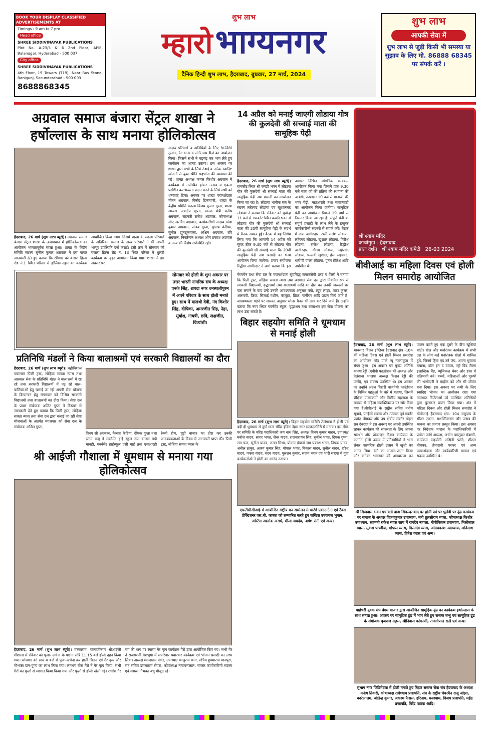BOOK YOUR DISPLAY CLASSIFIED ADVERTISEMENTS AT
Timings : 9 am to 7 pm
Head office
SHREE SIDDIVINAYAK PUBLICATIONS
Plot No. A-23/5 & 6 2nd Floor, APIE, Balanagar, Hyderabad - 500 037
City office
SHREE SIDDIVINAYAK PUBLICATIONS
4th Floor, 19 Towers (T19), Near Bus Stand, Ranigunj, Secunderabad - 500 003
8688868345
शुभ लाभ
म्हारो भाग्यनगर
दैनिक हिन्दी शुभ लाभ, हैदराबाद, बुधवार, 27 मार्च, 2024
शुभ लाभ
आपकी सेवा में
शुभ लाभ से जुड़ी किसी भी समस्या या सुझाव के लिए मो. 86888 68345 पर संपर्क करें ।
अग्रवाल समाज बंजारा सेंट्रल शाखा ने हर्षोल्लास के साथ मनाया होलिकोत्सव
हैदराबाद, 26 मार्च (शुभ लाभ ब्यूरो)। अग्रवाल समाज बंजारा सेंट्रल शाखा के तत्वावधान में होलिकोत्सव का आयोजन भव्यतापूर्वक संपन्न हुआ। शाखा के केंद्रीय समिति सदस्य सुनील कुमार अग्रवाल ने इस बाबत जानकारी देते हुए बताया कि रविवार को बंजारा हिल्स रोड नं.1 स्थित परिसर में होलिका-दहन का कार्यक्रम आयोजित किया गया। जिसमें शाखा के सदस्य परिवारों के अतिरिक्त समाज के अन्य परिवारों ने भी अपनी भरपूर उपस्थिति दर्ज कराई। इसी क्रम में सोमवार को बंजारा हिल्स रोड न. 13 स्थित परिसर में धुलंडी कार्यक्रम का वृहद आयोजन किया गया। शाखा ने इस अवसर पर
सदस्य परिवारों व अतिथियों के लिए रंग-बिरंगे गुलाल, रेन डान्स व संगीतमय डीजे का आयोजन किया। जिसमें सभी ने बढ़चढ़ कर भाग लेते हुए कार्यक्रम का आनंद उठाया। इस अवसर पर शाखा द्वारा सभी के लिये ठंडाई व अनेक स्वादिष्ट व्यंजनों से युक्त प्रीति सहभोज की व्यवस्था की गई। शाखा अध्यक्ष कमल किशोर अग्रवाल ने कार्यक्रम में उपस्थित होकर उत्सव व एकता प्रदर्शित कर भव्यता प्रदान करने के लिये सभी को धन्यवाद दिया। अवसर पर शाखा परामर्शदाता मोहन अग्रवाल, विनोद टिकमाणी, शाखा के केंद्रीय समिति सदस्य विजय कुमार गुप्ता, शाखा अध्यक्ष जयदीप गुप्ता, मानद मंत्री मनीष अग्रवाल, सहमंत्री राजेश अग्रवाल, कोषाध्यक्ष सीए अरविंद अग्रवाल, कार्यकारिणी सदस्य रमेश कुमार अग्रवाल, संजय गुप्ता, सुभाष केडिया, सुनील झुनझुनवाला, अश्विन अग्रवाल, रवि अग्रवाल, निवर्तमान अध्यक्ष ओम प्रकाश अग्रवाल व अन्य की विशेष उपस्थिति रही।
सोमवार को होली के शुभ अवसर पर उत्तर भारती नागरिक संघ के अध्यक्ष एनके सिंह, शारदा नगर वनस्थलीपुरम में अपने परिवार के साथ होली मनाते हुए। साथ में मालथी देवी, नंद किशोर सिंह, दीपिका, अमरजीत सिंह, नेहा, सूर्यांश, गायत्री, छवि, लक्षजीत, दिव्यांशी।
प्रतिनिधि मंडलों ने किया बालाश्रमों एवं सरकारी विद्यालयों का दौरा
हैदराबाद, 26 मार्च (शुभ लाभ ब्यूरो)। बद्रीविशाल पन्नालाल पित्ती ट्रस्ट, लोहिया समता न्यास तथा अग्रवाल सेवा के प्रतिनिधि मंडल ने बालाश्रमों में रह रहे तथा सरकारी विद्यालयों में पढ़ रहे बाल-बालिकाओं हेतु चलाई जा रही अपनी सेवा योजना के क्रियान्वन हेतु मंगलवार को विभिन्न सरकारी विद्यालयों तथा बालाश्रमों का दौरा किया। सेवा दल के प्रचार संयोजक अजित गुप्ता ने विस्तार से जानकारी देते हुए बताया कि पित्ती ट्रस्ट, लोहिया समता न्यास तथा सेवा दल द्वारा चलाई जा रही सेवा योजनाओं के अंतर्गत मंगलवार को सेवा दल के संयोजक अजित गुप्ता,
विनय सी अग्रवाल, कैलाश केडिया, दीपक गुप्ता तथा रत्नम राजू ने गवर्नमेंट हाई स्कूल नया बाजार बड़ी चावड़ी, गवर्नमेंट हाईस्कूल एसी गार्ड तथा एसआरडी रेनबो होम, चूड़ी बाजार का दौरा कर उनकी आवश्यकताओं के विषय में जानकारी प्राप्त की। पित्ती ट्रस्ट, लोहिया समता न्यास के
श्री आईजी गौशाला में धूमधाम से मनाया गया होलिकोत्सव
हैदराबाद, 26 मार्च (शुभ लाभ ब्यूरो)। मल्काराम, बालाजीनगर श्रीआईजी गौशाला में रविवार को पूजा- अर्चना के पश्चात रात्रि 11.15 बजे होली दहन किया गया। सोमवार को सायं 4 बजे से पूजा-अर्चना कर होली मिलन एवं गैर नृत्य और गोभक्त दान-पुण्य का लाभ लिया गया। लगभग बीस गैरों ने गैर नृत्य किया। सभी गैरों का फूलों से स्वागत किया किया गया और फूलों से होली खेली गई। रंगारंग गैर चंग की थाप पर रंगारंग गैर नृत्य कार्यक्रम गैरों द्वारा आयोजित किए गए। सभी गैर ने राजस्थानी वेशभूषा में सपरिवार पधारकर कार्यक्रम एवं भोजन प्रसादी का लाभ लिया। अध्यक्ष मंगलाराम पंवार, उपाध्यक्ष कालुराम काग, सचिव हुक्माराम सानपुरा, सह सचिव ढगलाराम सेपटा, कोषाध्यक्ष नारायणलाल, समस्त कार्यकारिणी सदस्य एवं समस्त गौभक्त बंधु मौजूद रहे।
14 अप्रैल को मनाई जाएगी लोडाया गोत्र की कुलदेवी श्री सच्चाई माता की सामूहिक पेढ़ी
हैदराबाद, 26 मार्च (शुभ लाभ ब्यूरो)। रामकोट स्थित श्री कच्छी भवन में लोडाया गोत्र की कुलदेवी श्री सच्चाई माता की सामूहिक पेढ़ी तथा प्रसादी का आयोजन किया जा रहा है। लोडाया भावीक संघ के सदस्य लहेरचंद लोडाया एवं खुशालचंद लोडाया ने बताया कि रविवार को पूर्वान्ह 11 बजे से रामकोट स्थित कच्छी भवन मे लोडाया गोत्र की कुलदेवी श्री सच्चाई माता की 20वीं सामूहिक पेढ़ी के संदर्भ मे बैठक सम्पन्न हुई। बैठक मे यह निर्णय लिया गया कि आगामी 14 अप्रैल को सुबह ठीक 9.30 बजे से लोडाया गोत्र की कुलदेवी श्री सच्चाई माता कि 20वीं सामूहिक पेढ़ी तथा प्रसादी का भव्य आयोजन किया जायेगा। प्रचार संयोजक रिद्धीश जागीरदार ने आगे बताया कि इस अवसर विभिन्न मांगलिक कार्यक्रम आयोजन किया गया जिसमे प्रात 9.30 बजे माता जी की प्रतिमा की स्थापना की जायेगी, तत्पश्चात 10 बजे से माताजी की भव्य पेढ़ी, महाआरती तथा महाप्रसादी का आयोजन किया जायेगा। सामूहिक पेढ़ी का आयोजन पिछले 19 वर्षों से निरन्तर किया जा रहा है। संपूर्ण पेढी या संपूर्ण प्रसादी के लाभ लेने के इच्छुक कार्यकारीणी सदस्यो से संपर्क करें। बैठक में जया जागीरदार, रश्मी राजेश लोडाया, लहेरचंद लोडाया, खुशाल लोडाया, गिरीश लोडाया, राजेश लोडाया, रिद्धीश जागीरदार, गौतम लोडाया, लहेरचंद लोडाया, पल्लवी खुशाल, हंसा लहेरचंद, धारीणी पारस लोडाया, पूनम प्रीतेश आदि उपस्थित थे।
चेयरमेन तथा सेवा दल के परामर्शदाता सुप्रसिद्ध समाजसेवी शरद ब पित्ती ने बताया कि पित्ती ट्रस्ट, लोहिया समता न्यास तथा अग्रवाल सेवा दल द्वारा नियमित रूप से सरकारी विद्यालयों, वृद्धाश्रमों तथा बालाश्रमों आदि का दौरा कर उनकी जरूरतों का पता लगाने के बाद उन्हें उनकी आवश्यकता अनुसार पंखे, ट्यूब लाइट, वाटर कूलर, अलमारी, फ्रिज, सिलाई मशीन, कंप्यूटर, प्रिंटर, फर्नीचर आदि प्रदान किये जाते हैं। आवश्यकता पड़ने पर जरूरत अनुसार सोलर पैनल भी लगा कर दिये जाते हैं। उन्होंने बताया कि नगर स्थित गवर्नमेंट स्कूल, वृद्धाश्रम तथा बालाश्रम इस सेवा योजना का लाभ उठा सकते हैं।
बिहार सहयोग समिति ने धूमधाम से मनाई होली
हैदराबाद, 26 मार्च (शुभ लाभ ब्यूरो)। बिहार सहयोग समिति तेलंगाना ने होली पर्व बड़ी ही धूमधाम से दुर्गा माता मंदिर इंदिरा नेहरु नगर मल्काजगिरी में मनाया। इस मौके पर समिति के वरिष्ठ पदाधिकारी जय नाथ सिंह, अध्यक्ष बिनय कुमार यादव, उपाध्यक्ष मनोज यादव, सागर भगत, जैन्त यादव, राजनारायन सिंह, सुनील भगत, दिपक गुप्ता, राम फल, सुनील यादव, ललन मिश्रा, प्रोग्राम इंचार्ज जय प्रकाश भगत, दिपक यादव, अनील ठाकुर, अजय कुमार सिंह, गोपाल भगत, विकास यादव, सुनील यादव, हरिश यादव, पंकज यादव, चंदन यादव, गुलशन कुमार, संजय भगत एवं भारी संख्या में युवा कार्यकर्ताओ ने होली का आनंद उठाया।
एफटीसीसीआई मे आयोजित राष्ट्रीय कर सम्मेलन मे चार्टर्ड एकाउन्टेन्ट एवं टैक्स प्रैक्टिशनर एस.बी. काबरा को सम्मानित करते हुए जस्टिस उज्जवल भुयान, जस्टिस आलोक अराधे, मीला जयदेव, नागेश रांगी एवं अन्य।
श्री श्याम मंदिर
काचीगुडा - हैदराबाद
प्रातः दर्शन श्री श्याम मंदिर कमेटी 26-03 2024
बीवीआई का महिला दिवस एवं होली मिलन समारोह आयोजित
हैदराबाद, 26 मार्च (शुभ लाभ ब्यूरो)। भावसार विजन इण्डिया हैदराबाद क्षेत्र -104 की महिला दिवस एवं होली मिलन समारोह का आयोजन नरेंद्र पार्क न्यू नल्लाकुंटा में संपन्न हुआ। इस अवसर पर मुख्य अतिथि काव्या रेड्डी (एबीवी फाउंडेशन की अध्यक्ष और तेलंगाना भाजपा अध्यक्ष किशन रेड्डी की पत्नी), एवं सदस्य उपस्थित थे। इस अवसर पर उन्होंने अटल बिहारी वाजपेयी फाउंडेशन के विभिन्न पहलुओं के बारे में बताया, जिसमें शैक्षिक पाठ्यक्रमों और वित्तीय सहायता के माध्यम से महिला सशक्तिकरण पर जोर दिया गया है।बीवीआई के राष्ट्रीय सचिव मनीष सूत्रावे, एनईसी सदस्य और तत्काल पूर्व गवर्नर प्रशांत नीमकर और उप क्षेत्रीय गवर्नर मोहन राव देवराज ने इस अवसर पर अपनी उपस्थित रहकर कार्यक्रम की सफलता के लिए अपना समर्थन और प्रोत्साहन दिया। कार्यक्रम के अंतर्गत होली उत्सव में प्रतिभागियों ने भाग लेकर पारंपरिक होली उत्सव में खुशी का आनंद लिया। रंगों का आदान-प्रदान किया और कनेक्ट भावसार की अवधारणा का पालन करते हुए एक दूसरे के बीच खुशियां बांटी। खेल और मनोरंजन कार्यक्रम में सभी उम्र के लोग कई मनोरंजक खेलों में शामिल हुये, जिनमें ट्रिस्ट एंड टर्न जंप, अपना गुब्बारा बचाना, बॉल इन द बाउल, स्ट्रॉ विद मैक्स इलास्टिक बैंड, म्यूजिकल चेयर और डांस में प्रतिभागी बने। बच्चों, महिलाओं और पुरुषों की भागीदारी ने माहौल को और भी जीवंत बना दिया। इस अवसर पर सभी के लिए स्वादिष्ट भोजन का आयोजन रखा गया तत्पश्चात विजेताओं को उपस्थित अतिथियों द्वारा पुरस्कार प्रदान किया गया। अंत में महिला दिवस और होली मिलन समारोह ने बीवीआई हैदराबाद क्षेत्र- 104 समुदाय के भीतर एकता, सशक्तिकरण और उत्सव की भावना का प्रमाण प्रस्तुत किया। इस अवसर पर निदेशक मण्डल के पदाधिकारियों में प्रवीण पतंगे अध्यक्ष, अर्चना बास्तुकर मंत्राणी, कार्यक्रम सहयोगी अश्विनी पतंगे, शीतल नीमकर, हेमारानी परंकर एवं अन्य परामर्शदाता और कार्यकारिणी मण्डल एवं सदस्य उपस्थित थे।
श्री सिखवाल भवन पचांयती बाडा सिकन्दराबाद पर होली पर्व पर धुलेंडी पर ढूंढ कार्यक्रम पर समाज के अध्यक्ष विजयकुमार उपाध्याय, मंत्री तुलसीराम व्यास, कोषाध्यक्ष किशोर उपाध्याय, सहमंत्री राकेश व्यास साथ में रामदेव नागला, गोपीकिशन उपाध्याय, मिश्रीलाल व्यास, मुकेश पाण्डीया, गोपाल व्यास, बिरमदेव व्यास, ओमप्रकाश उपाध्याय, अविनाश व्यास, हितेश व्यास एवं अन्य।
माहेश्वरी युवक संघ बेगम बाजार द्वारा आयोजित सामूहिक ढूंढ का कार्यक्रम हर्षोल्लास के साथ सम्पन्न हुआ। अवसर पर सामूहिक ढूंढ में भाग लेते हुए समाज बन्धु एवं सामूहिक ढूंढ के संयोजक बृजराज अट्टल, श्रीनिवास कांकाणी, राजगोपाल राठी एवं अन्य।
सुभाष नगर जिडिमेटला में होली मनाते हुए बिहार समाज सेवा संघ हैदराबाद के अध्यक्ष मनीष तिवारी, कोषाध्यक्ष राधेश्याम प्रजापति, संघ के राष्ट्रीय चेयरमैन राजू ओझा, बदरेआलम, जीतेन्द्र कुमार, अकरम फैसल, हरिनाथ, घनश्याम, विजय प्रजापति, महेंद्र प्रजापति, बिरेंद्र पाठक आदि।